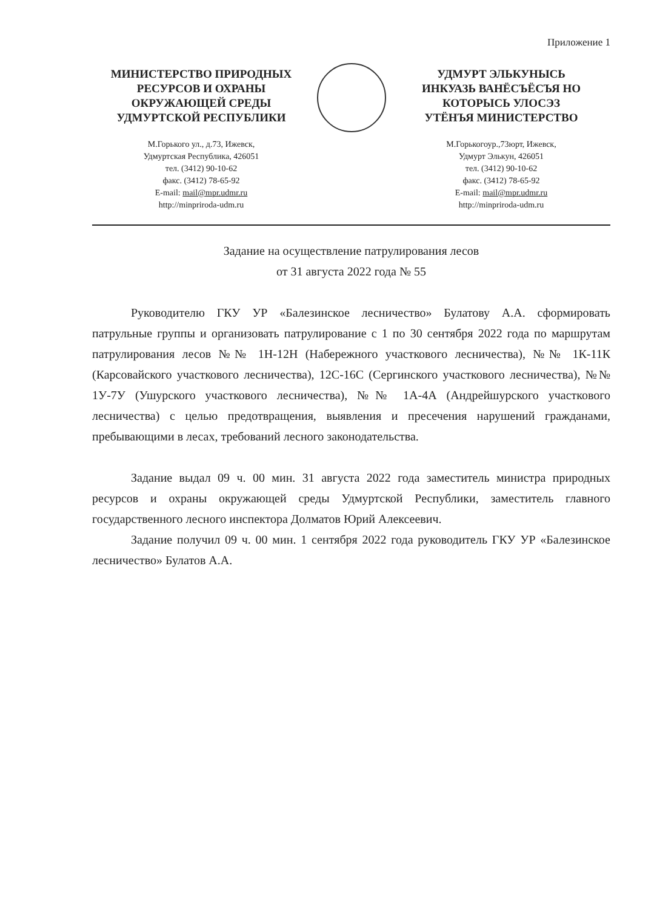Приложение 1
МИНИСТЕРСТВО ПРИРОДНЫХ
РЕСУРСОВ И ОХРАНЫ
ОКРУЖАЮЩЕЙ СРЕДЫ
УДМУРТСКОЙ РЕСПУБЛИКИ
М.Горького ул., д.73, Ижевск,
Удмуртская Республика, 426051
тел. (3412) 90-10-62
факс. (3412) 78-65-92
E-mail: mail@mpr.udmr.ru
http://minpriroda-udm.ru
УДМУРТ ЭЛЬКУНЫСЬ
ИНКУАЗЬ ВАНЁСЪЁСЪЯ НО
КОТОРЫСЬ УЛОСЭЗ
УТЁНЪЯ МИНИСТЕРСТВО
М.Горькогоур.,73юрт, Ижевск,
Удмурт Элькун, 426051
тел. (3412) 90-10-62
факс. (3412) 78-65-92
E-mail: mail@mpr.udmr.ru
http://minpriroda-udm.ru
Задание на осуществление патрулирования лесов
от 31 августа 2022 года № 55
Руководителю ГКУ УР «Балезинское лесничество» Булатову А.А. сформировать патрульные группы и организовать патрулирование с 1 по 30 сентября 2022 года по маршрутам патрулирования лесов №№ 1Н-12Н (Набережного участкового лесничества), №№ 1К-11К (Карсовайского участкового лесничества), 12С-16С (Сергинского участкового лесничества), №№ 1У-7У (Ушурского участкового лесничества), №№ 1А-4А (Андрейшурского участкового лесничества) с целью предотвращения, выявления и пресечения нарушений гражданами, пребывающими в лесах, требований лесного законодательства.
Задание выдал 09 ч. 00 мин. 31 августа 2022 года заместитель министра природных ресурсов и охраны окружающей среды Удмуртской Республики, заместитель главного государственного лесного инспектора Долматов Юрий Алексеевич.
Задание получил 09 ч. 00 мин. 1 сентября 2022 года руководитель ГКУ УР «Балезинское лесничество» Булатов А.А.